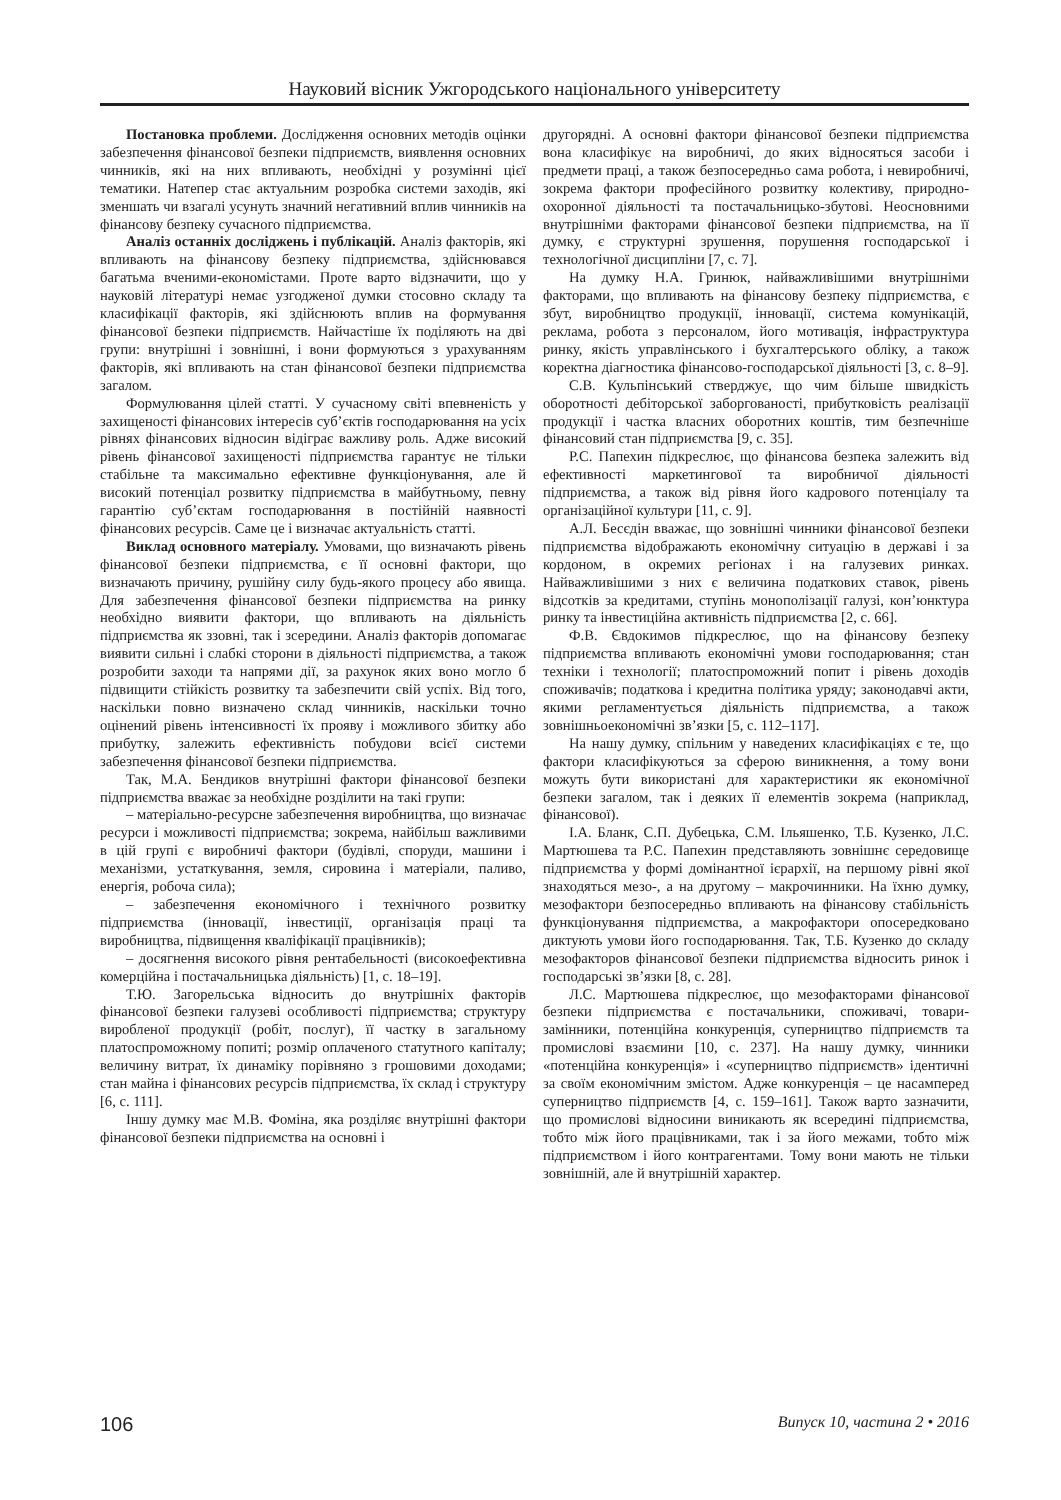Науковий вісник Ужгородського національного університету
Постановка проблеми. Дослідження основних методів оцінки забезпечення фінансової безпеки підприємств, виявлення основних чинників, які на них впливають, необхідні у розумінні цієї тематики. Натепер стає актуальним розробка системи заходів, які зменшать чи взагалі усунуть значний негативний вплив чинників на фінансову безпеку сучасного підприємства.
Аналіз останніх досліджень і публікацій. Аналіз факторів, які впливають на фінансову безпеку підприємства, здійснювався багатьма вченими-економістами. Проте варто відзначити, що у науковій літературі немає узгодженої думки стосовно складу та класифікації факторів, які здійснюють вплив на формування фінансової безпеки підприємств. Найчастіше їх поділяють на дві групи: внутрішні і зовнішні, і вони формуються з урахуванням факторів, які впливають на стан фінансової безпеки підприємства загалом.
Формулювання цілей статті. У сучасному світі впевненість у захищеності фінансових інтересів суб’єктів господарювання на усіх рівнях фінансових відносин відіграє важливу роль. Адже високий рівень фінансової захищеності підприємства гарантує не тільки стабільне та максимально ефективне функціонування, але й високий потенціал розвитку підприємства в майбутньому, певну гарантію суб’єктам господарювання в постійній наявності фінансових ресурсів. Саме це і визначає актуальність статті.
Виклад основного матеріалу. Умовами, що визначають рівень фінансової безпеки підприємства, є її основні фактори, що визначають причину, рушійну силу будь-якого процесу або явища. Для забезпечення фінансової безпеки підприємства на ринку необхідно виявити фактори, що впливають на діяльність підприємства як ззовні, так і зсередини. Аналіз факторів допомагає виявити сильні і слабкі сторони в діяльності підприємства, а також розробити заходи та напрями дії, за рахунок яких воно могло б підвищити стійкість розвитку та забезпечити свій успіх. Від того, наскільки повно визначено склад чинників, наскільки точно оцінений рівень інтенсивності їх прояву і можливого збитку або прибутку, залежить ефективність побудови всієї системи забезпечення фінансової безпеки підприємства.
Так, М.А. Бендиков внутрішні фактори фінансової безпеки підприємства вважає за необхідне розділити на такі групи:
– матеріально-ресурсне забезпечення виробництва, що визначає ресурси і можливості підприємства; зокрема, найбільш важливими в цій групі є виробничі фактори (будівлі, споруди, машини і механізми, устаткування, земля, сировина і матеріали, паливо, енергія, робоча сила);
– забезпечення економічного і технічного розвитку підприємства (інновації, інвестиції, організація праці та виробництва, підвищення кваліфікації працівників);
– досягнення високого рівня рентабельності (високоефективна комерційна і постачальницька діяльність) [1, с. 18–19].
Т.Ю. Загорельська відносить до внутрішніх факторів фінансової безпеки галузеві особливості підприємства; структуру виробленої продукції (робіт, послуг), її частку в загальному платоспроможному попиті; розмір оплаченого статутного капіталу; величину витрат, їх динаміку порівняно з грошовими доходами; стан майна і фінансових ресурсів підприємства, їх склад і структуру [6, с. 111].
Іншу думку має М.В. Фоміна, яка розділяє внутрішні фактори фінансової безпеки підприємства на основні і
другорядні. А основні фактори фінансової безпеки підприємства вона класифікує на виробничі, до яких відносяться засоби і предмети праці, а також безпосередньо сама робота, і невиробничі, зокрема фактори професійного розвитку колективу, природно-охоронної діяльності та постачальницько-збутові. Неосновними внутрішніми факторами фінансової безпеки підприємства, на її думку, є структурні зрушення, порушення господарської і технологічної дисципліни [7, с. 7].
На думку Н.А. Гринюк, найважливішими внутрішніми факторами, що впливають на фінансову безпеку підприємства, є збут, виробництво продукції, інновації, система комунікацій, реклама, робота з персоналом, його мотивація, інфраструктура ринку, якість управлінського і бухгалтерського обліку, а також коректна діагностика фінансово-господарської діяльності [3, с. 8–9].
С.В. Кульпінський стверджує, що чим більше швидкість оборотності дебіторської заборгованості, прибутковість реалізації продукції і частка власних оборотних коштів, тим безпечніше фінансовий стан підприємства [9, с. 35].
Р.С. Папехин підкреслює, що фінансова безпека залежить від ефективності маркетингової та виробничої діяльності підприємства, а також від рівня його кадрового потенціалу та організаційної культури [11, с. 9].
А.Л. Бесєдін вважає, що зовнішні чинники фінансової безпеки підприємства відображають економічну ситуацію в державі і за кордоном, в окремих регіонах і на галузевих ринках. Найважливішими з них є величина податкових ставок, рівень відсотків за кредитами, ступінь монополізації галузі, кон’юнктура ринку та інвестиційна активність підприємства [2, с. 66].
Ф.В. Євдокимов підкреслює, що на фінансову безпеку підприємства впливають економічні умови господарювання; стан техніки і технології; платоспроможний попит і рівень доходів споживачів; податкова і кредитна політика уряду; законодавчі акти, якими регламентується діяльність підприємства, а також зовнішньоекономічні зв’язки [5, с. 112–117].
На нашу думку, спільним у наведених класифікаціях є те, що фактори класифікуються за сферою виникнення, а тому вони можуть бути використані для характеристики як економічної безпеки загалом, так і деяких її елементів зокрема (наприклад, фінансової).
І.А. Бланк, С.П. Дубецька, С.М. Ільяшенко, Т.Б. Кузенко, Л.С. Мартюшева та Р.С. Папехин представляють зовнішнє середовище підприємства у формі домінантної ієрархії, на першому рівні якої знаходяться мезо-, а на другому – макрочинники. На їхню думку, мезофактори безпосередньо впливають на фінансову стабільність функціонування підприємства, а макрофактори опосередковано диктують умови його господарювання. Так, Т.Б. Кузенко до складу мезофакторов фінансової безпеки підприємства відносить ринок і господарські зв’язки [8, с. 28].
Л.С. Мартюшева підкреслює, що мезофакторами фінансової безпеки підприємства є постачальники, споживачі, товари-замінники, потенційна конкуренція, суперництво підприємств та промислові взаємини [10, с. 237]. На нашу думку, чинники «потенційна конкуренція» і «суперництво підприємств» ідентичні за своїм економічним змістом. Адже конкуренція – це насамперед суперництво підприємств [4, с. 159–161]. Також варто зазначити, що промислові відносини виникають як всередині підприємства, тобто між його працівниками, так і за його межами, тобто між підприємством і його контрагентами. Тому вони мають не тільки зовнішній, але й внутрішній характер.
106 Випуск 10, частина 2 • 2016